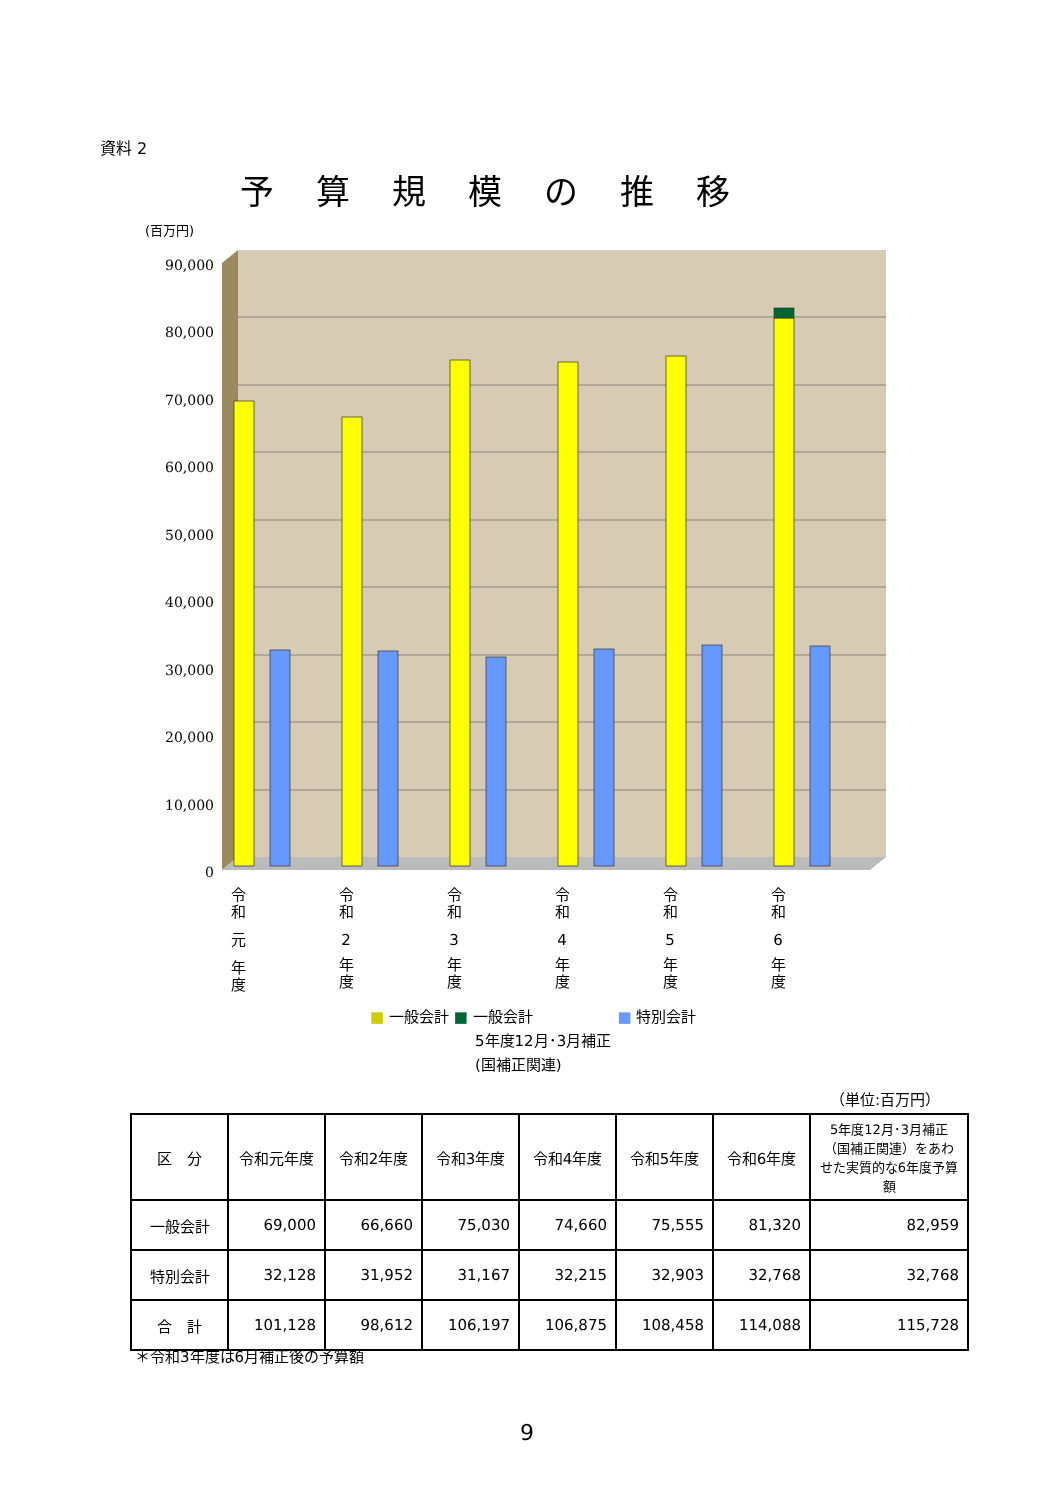資料 2
予算規模の推移
(百万円)
90,000
80,000
70,000
60,000
50,000
40,000
30,000
20,000
10,000
0
令
和
元
年
度
令
和
2
年
度
令
和
3
年
度
令
和
4
年
度
令
和
5
年
度
令
和
6
年
度
■ 一般会計 ■ 一般会計 ■ 特別会計
5年度12月･3月補正
(国補正関連)
（単位:百万円）
| 区 分 | 令和元年度 | 令和2年度 | 令和3年度 | 令和4年度 | 令和5年度 | 令和6年度 | 5年度12月･3月補正（国補正関連）をあわせた実質的な6年度予算額 |
| --- | --- | --- | --- | --- | --- | --- | --- |
| 一般会計 | 69,000 | 66,660 | 75,030 | 74,660 | 75,555 | 81,320 | 82,959 |
| 特別会計 | 32,128 | 31,952 | 31,167 | 32,215 | 32,903 | 32,768 | 32,768 |
| 合 計 | 101,128 | 98,612 | 106,197 | 106,875 | 108,458 | 114,088 | 115,728 |
＊令和3年度は6月補正後の予算額
9